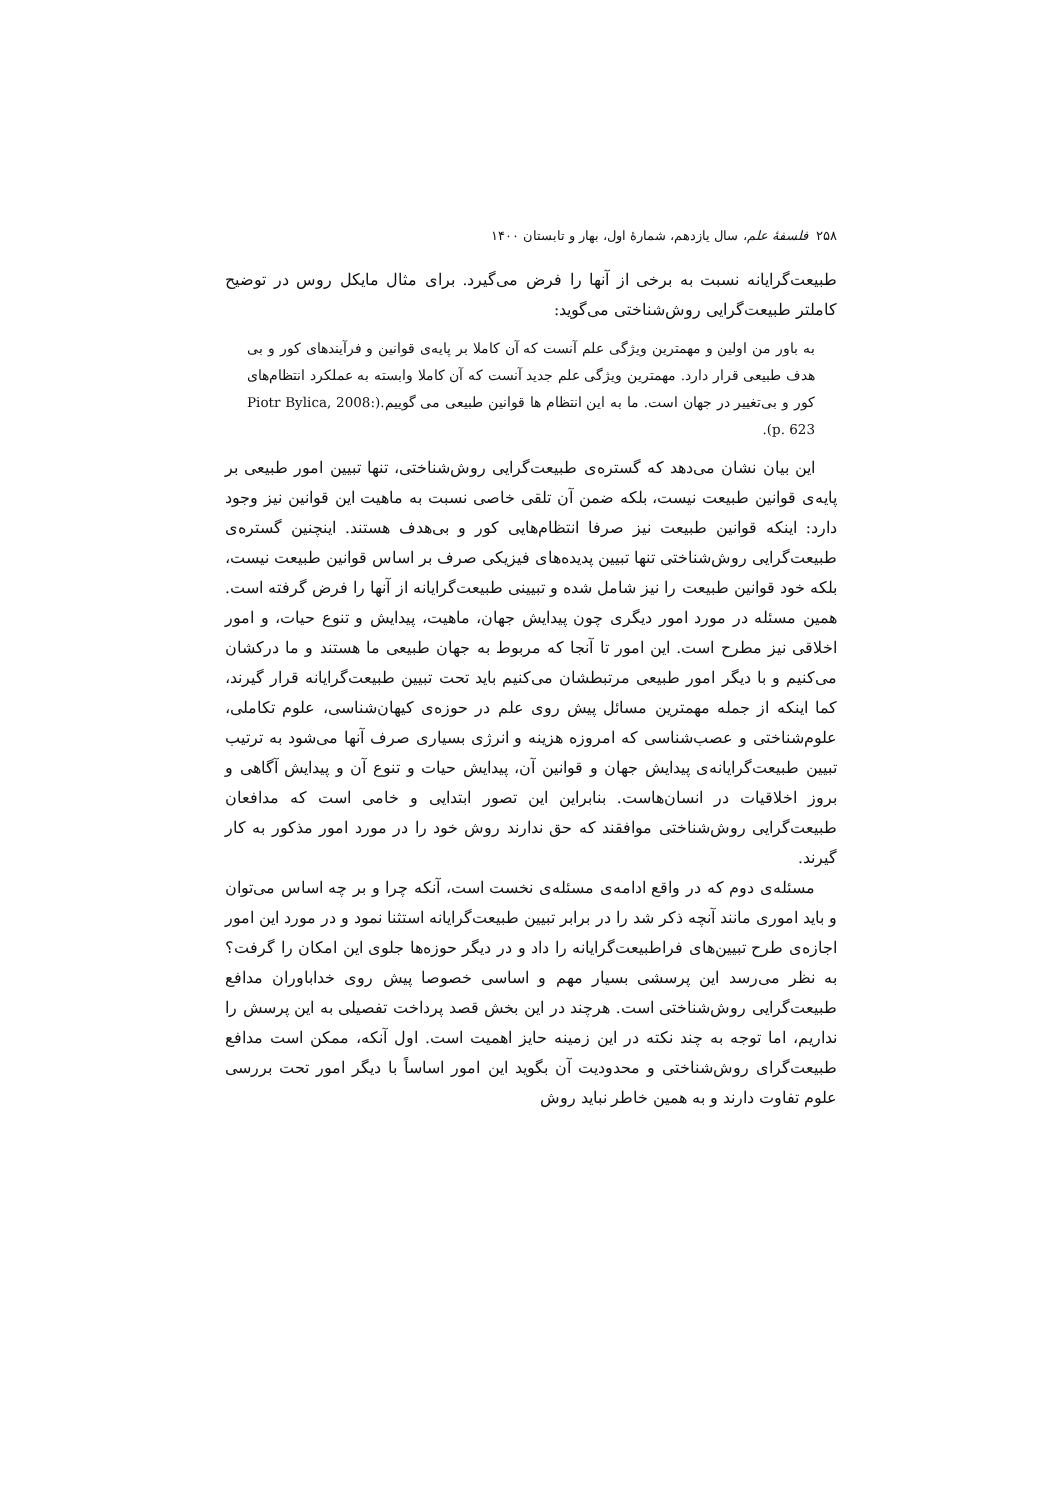۲۵۸ فلسفهٔ علم، سال یازدهم، شمارهٔ اول، بهار و تابستان ۱۴۰۰
طبیعت‌گرایانه نسبت به برخی از آنها را فرض می‌گیرد. برای مثال مایکل روس در توضیح کاملتر طبیعت‌گرایی روش‌شناختی می‌گوید:
به باور من اولین و مهمترین ویژگی علم آنست که آن کاملا بر پایه‌ی قوانین و فرآیندهای کور و بی هدف طبیعی قرار دارد. مهمترین ویژگی علم جدید آنست که آن کاملا وابسته به عملکرد انتظام‌های کور و بی‌تغییر در جهان است. ما به این انتظام ها قوانین طبیعی می گوییم.(Piotr Bylica, 2008: p. 623).
این بیان نشان می‌دهد که گستره‌ی طبیعت‌گرایی روش‌شناختی، تنها تبیین امور طبیعی بر پایه‌ی قوانین طبیعت نیست، بلکه ضمن آن تلقی خاصی نسبت به ماهیت این قوانین نیز وجود دارد: اینکه قوانین طبیعت نیز صرفا انتظام‌هایی کور و بی‌هدف هستند. اینچنین گستره‌ی طبیعت‌گرایی روش‌شناختی تنها تبیین پدیده‌های فیزیکی صرف بر اساس قوانین طبیعت نیست، بلکه خود قوانین طبیعت را نیز شامل شده و تبیینی طبیعت‌گرایانه از آنها را فرض گرفته است. همین مسئله در مورد امور دیگری چون پیدایش جهان، ماهیت، پیدایش و تنوع حیات، و امور اخلاقی نیز مطرح است. این امور تا آنجا که مربوط به جهان طبیعی ما هستند و ما درکشان می‌کنیم و با دیگر امور طبیعی مرتبطشان می‌کنیم باید تحت تبیین طبیعت‌گرایانه قرار گیرند، کما اینکه از جمله مهمترین مسائل پیش روی علم در حوزه‌ی کیهان‌شناسی، علوم تکاملی، علوم‌شناختی و عصب‌شناسی که امروزه هزینه و انرژی بسیاری صرف آنها می‌شود به ترتیب تبیین طبیعت‌گرایانه‌ی پیدایش جهان و قوانین آن، پیدایش حیات و تنوع آن و پیدایش آگاهی و بروز اخلاقیات در انسان‌هاست. بنابراین این تصور ابتدایی و خامی است که مدافعان طبیعت‌گرایی روش‌شناختی موافقند که حق ندارند روش خود را در مورد امور مذکور به کار گیرند.
مسئله‌ی دوم که در واقع ادامه‌ی مسئله‌ی نخست است، آنکه چرا و بر چه اساس می‌توان و باید اموری مانند آنچه ذکر شد را در برابر تبیین طبیعت‌گرایانه استثنا نمود و در مورد این امور اجازه‌ی طرح تبیین‌های فراطبیعت‌گرایانه را داد و در دیگر حوزه‌ها جلوی این امکان را گرفت؟ به نظر می‌رسد این پرسشی بسیار مهم و اساسی خصوصا پیش روی خداباوران مدافع طبیعت‌گرایی روش‌شناختی است. هرچند در این بخش قصد پرداخت تفصیلی به این پرسش را نداریم، اما توجه به چند نکته در این زمینه حایز اهمیت است. اول آنکه، ممکن است مدافع طبیعت‌گرای روش‌شناختی و محدودیت آن بگوید این امور اساساً با دیگر امور تحت بررسی علوم تفاوت دارند و به همین خاطر نباید روش